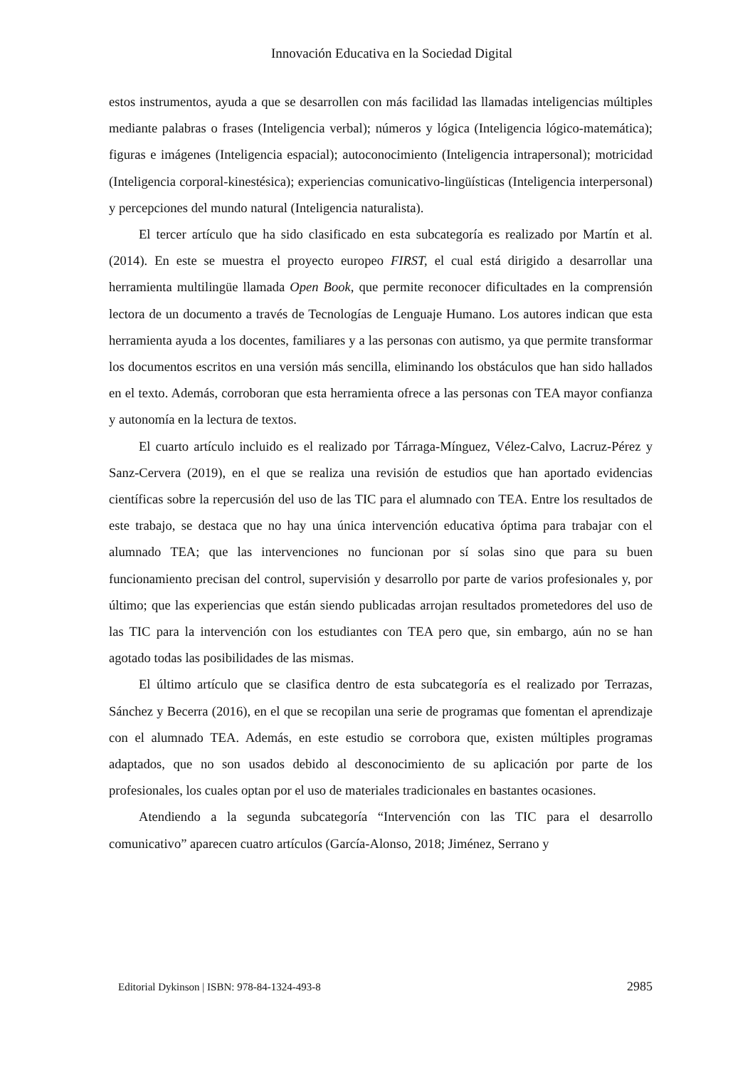Innovación Educativa en la Sociedad Digital
estos instrumentos, ayuda a que se desarrollen con más facilidad las llamadas inteligencias múltiples mediante palabras o frases (Inteligencia verbal); números y lógica (Inteligencia lógico-matemática); figuras e imágenes (Inteligencia espacial); autoconocimiento (Inteligencia intrapersonal); motricidad (Inteligencia corporal-kinestésica); experiencias comunicativo-lingüísticas (Inteligencia interpersonal) y percepciones del mundo natural (Inteligencia naturalista).
El tercer artículo que ha sido clasificado en esta subcategoría es realizado por Martín et al. (2014). En este se muestra el proyecto europeo FIRST, el cual está dirigido a desarrollar una herramienta multilingüe llamada Open Book, que permite reconocer dificultades en la comprensión lectora de un documento a través de Tecnologías de Lenguaje Humano. Los autores indican que esta herramienta ayuda a los docentes, familiares y a las personas con autismo, ya que permite transformar los documentos escritos en una versión más sencilla, eliminando los obstáculos que han sido hallados en el texto. Además, corroboran que esta herramienta ofrece a las personas con TEA mayor confianza y autonomía en la lectura de textos.
El cuarto artículo incluido es el realizado por Tárraga-Mínguez, Vélez-Calvo, Lacruz-Pérez y Sanz-Cervera (2019), en el que se realiza una revisión de estudios que han aportado evidencias científicas sobre la repercusión del uso de las TIC para el alumnado con TEA. Entre los resultados de este trabajo, se destaca que no hay una única intervención educativa óptima para trabajar con el alumnado TEA; que las intervenciones no funcionan por sí solas sino que para su buen funcionamiento precisan del control, supervisión y desarrollo por parte de varios profesionales y, por último; que las experiencias que están siendo publicadas arrojan resultados prometedores del uso de las TIC para la intervención con los estudiantes con TEA pero que, sin embargo, aún no se han agotado todas las posibilidades de las mismas.
El último artículo que se clasifica dentro de esta subcategoría es el realizado por Terrazas, Sánchez y Becerra (2016), en el que se recopilan una serie de programas que fomentan el aprendizaje con el alumnado TEA. Además, en este estudio se corrobora que, existen múltiples programas adaptados, que no son usados debido al desconocimiento de su aplicación por parte de los profesionales, los cuales optan por el uso de materiales tradicionales en bastantes ocasiones.
Atendiendo a la segunda subcategoría “Intervención con las TIC para el desarrollo comunicativo” aparecen cuatro artículos (García-Alonso, 2018; Jiménez, Serrano y
Editorial Dykinson | ISBN: 978-84-1324-493-8 2985